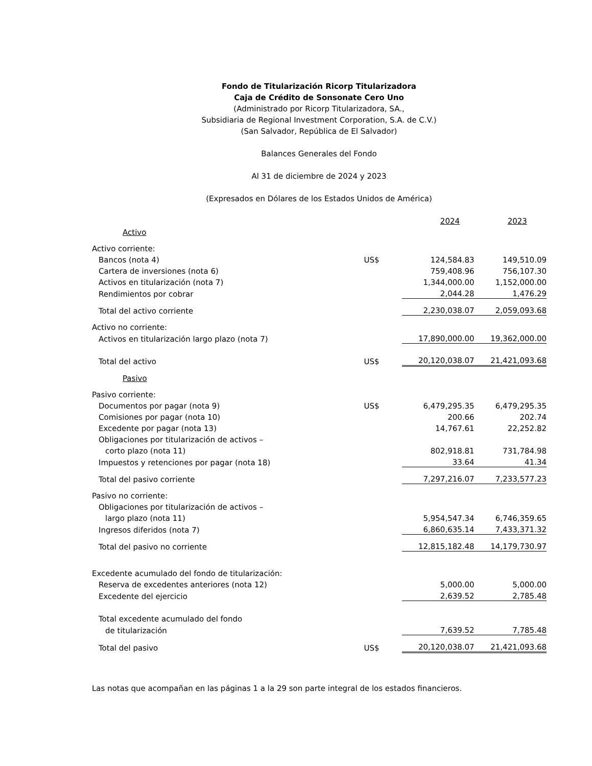Fondo de Titularización Ricorp Titularizadora
Caja de Crédito de Sonsonate Cero Uno
(Administrado por Ricorp Titularizadora, SA.,
Subsidiaria de Regional Investment Corporation, S.A. de C.V.)
(San Salvador, República de El Salvador)
Balances Generales del Fondo
Al 31 de diciembre de 2024 y 2023
(Expresados en Dólares de los Estados Unidos de América)
| | | 2024 | 2023 |
| Activo | | | |
| Activo corriente: | | | |
| Bancos (nota 4) | US$ | 124,584.83 | 149,510.09 |
| Cartera de inversiones (nota 6) | | 759,408.96 | 756,107.30 |
| Activos en titularización (nota 7) | | 1,344,000.00 | 1,152,000.00 |
| Rendimientos por cobrar | | 2,044.28 | 1,476.29 |
| Total del activo corriente | | 2,230,038.07 | 2,059,093.68 |
| Activo no corriente: | | | |
| Activos en titularización largo plazo (nota 7) | | 17,890,000.00 | 19,362,000.00 |
| Total del activo | US$ | 20,120,038.07 | 21,421,093.68 |
| Pasivo | | | |
| Pasivo corriente: | | | |
| Documentos por pagar (nota 9) | US$ | 6,479,295.35 | 6,479,295.35 |
| Comisiones por pagar (nota 10) | | 200.66 | 202.74 |
| Excedente por pagar (nota 13) | | 14,767.61 | 22,252.82 |
| Obligaciones por titularización de activos – | | | |
| corto plazo (nota 11) | | 802,918.81 | 731,784.98 |
| Impuestos y retenciones por pagar (nota 18) | | 33.64 | 41.34 |
| Total del pasivo corriente | | 7,297,216.07 | 7,233,577.23 |
| Pasivo no corriente: | | | |
| Obligaciones por titularización de activos – | | | |
| largo plazo (nota 11) | | 5,954,547.34 | 6,746,359.65 |
| Ingresos diferidos (nota 7) | | 6,860,635.14 | 7,433,371.32 |
| Total del pasivo no corriente | | 12,815,182.48 | 14,179,730.97 |
| Excedente acumulado del fondo de titularización: | | | |
| Reserva de excedentes anteriores (nota 12) | | 5,000.00 | 5,000.00 |
| Excedente del ejercicio | | 2,639.52 | 2,785.48 |
| Total excedente acumulado del fondo | | | |
| de titularización | | 7,639.52 | 7,785.48 |
| Total del pasivo | US$ | 20,120,038.07 | 21,421,093.68 |
Las notas que acompañan en las páginas 1 a la 29 son parte integral de los estados financieros.